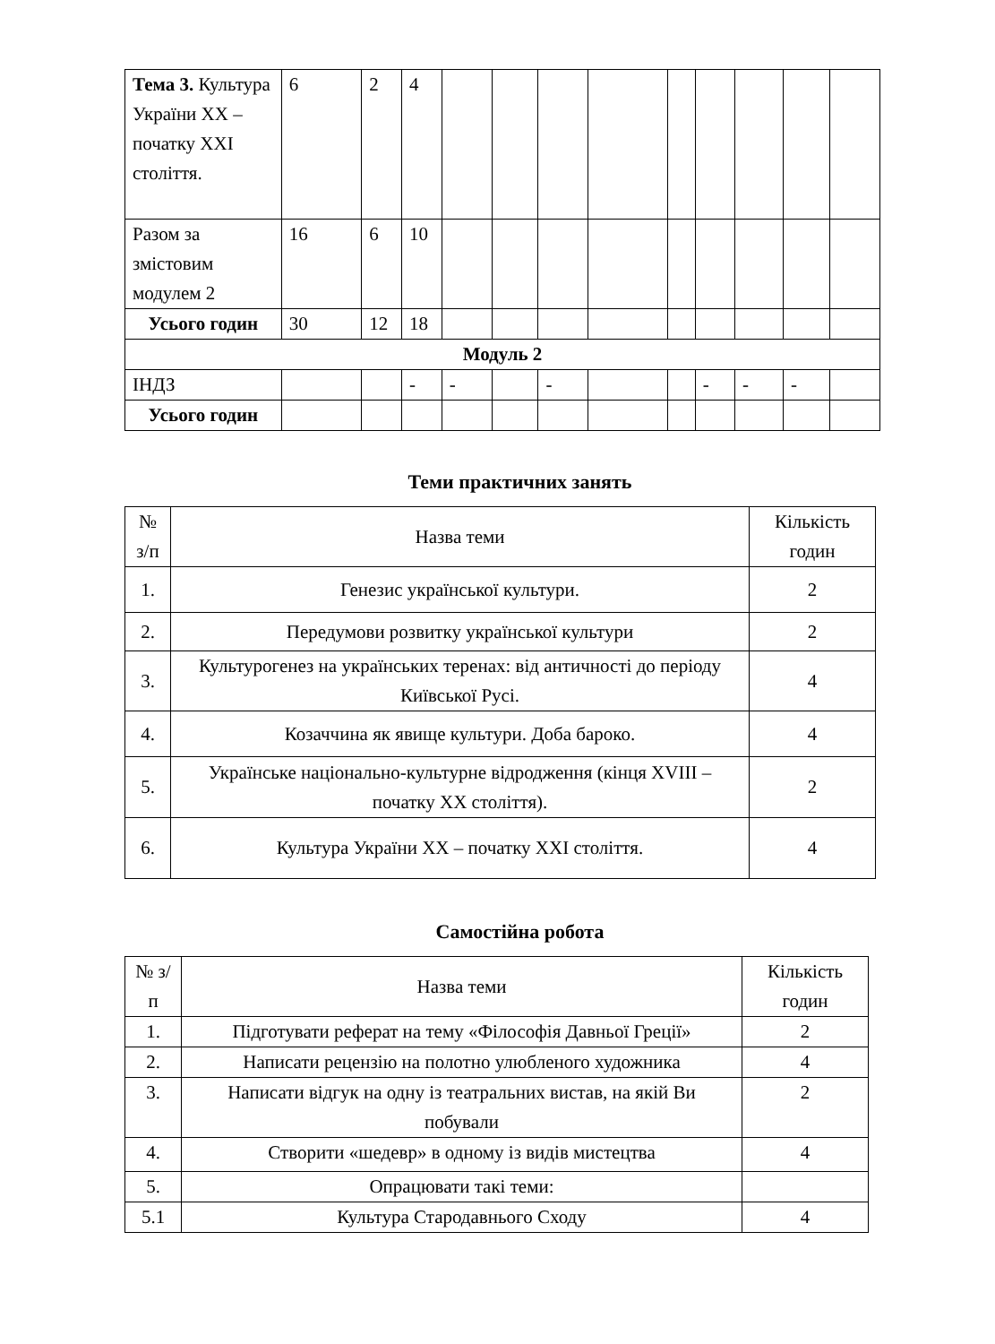| Тема 3. Культура України ХХ – початку ХХІ століття. | 6 | 2 | 4 | | | | | | | | | |
| Разом за змістовим модулем 2 | 16 | 6 | 10 | | | | | | | | | |
| Усього годин | 30 | 12 | 18 | | | | | | | | | |
| Модуль 2 | | | | | | | | | | | | |
| ІНДЗ | | | - | - | | - | | | - | - | - | |
| Усього годин | | | | | | | | | | | | |
Теми практичних занять
| № з/п | Назва теми | Кількість годин |
| 1. | Генезис української культури. | 2 |
| 2. | Передумови розвитку української культури | 2 |
| 3. | Культурогенез на українських теренах: від античності до періоду Київської Русі. | 4 |
| 4. | Козаччина як явище культури. Доба бароко. | 4 |
| 5. | Українське національно-культурне відродження (кінця XVIII – початку XX століття). | 2 |
| 6. | Культура України XX – початку XXI століття. | 4 |
Самостійна робота
| № з/п | Назва теми | Кількість годин |
| 1. | Підготувати реферат на тему «Філософія Давньої Греції» | 2 |
| 2. | Написати рецензію на полотно улюбленого художника | 4 |
| 3. | Написати відгук на одну із театральних вистав, на якій Ви побували | 2 |
| 4. | Створити «шедевр» в одному із видів мистецтва | 4 |
| 5. | Опрацювати такі теми: | |
| 5.1 | Культура Стародавнього Сходу | 4 |